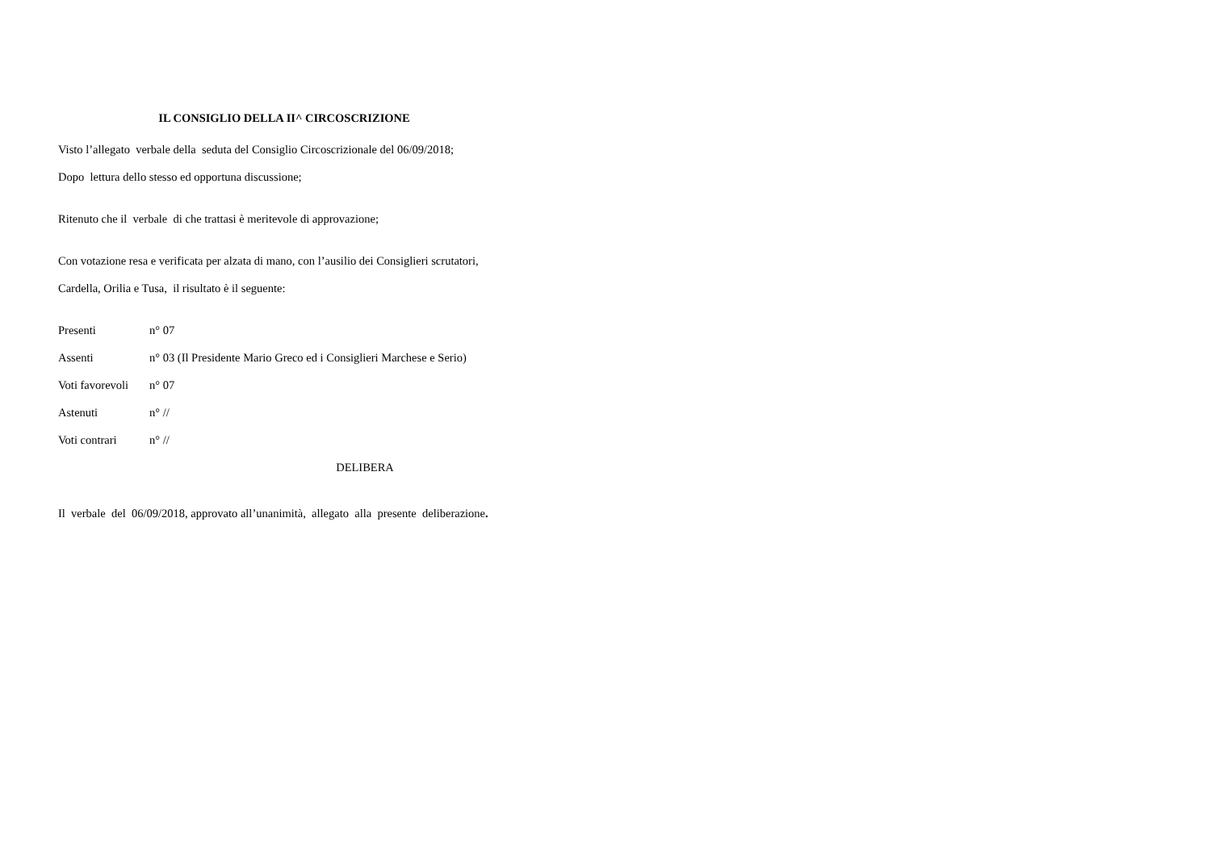IL CONSIGLIO DELLA II^ CIRCOSCRIZIONE
Visto l’allegato verbale della seduta del Consiglio Circoscrizionale del 06/09/2018;
Dopo lettura dello stesso ed opportuna discussione;
Ritenuto che il verbale di che trattasi è meritevole di approvazione;
Con votazione resa e verificata per alzata di mano, con l’ausilio dei Consiglieri scrutatori,
Cardella, Orilia e Tusa, il risultato è il seguente:
Presenti n° 07
Assenti n° 03 (Il Presidente Mario Greco ed i Consiglieri Marchese e Serio)
Voti favorevoli n° 07
Astenuti n° //
Voti contrari n° //
DELIBERA
Il verbale del 06/09/2018, approvato all’unanimità, allegato alla presente deliberazione.